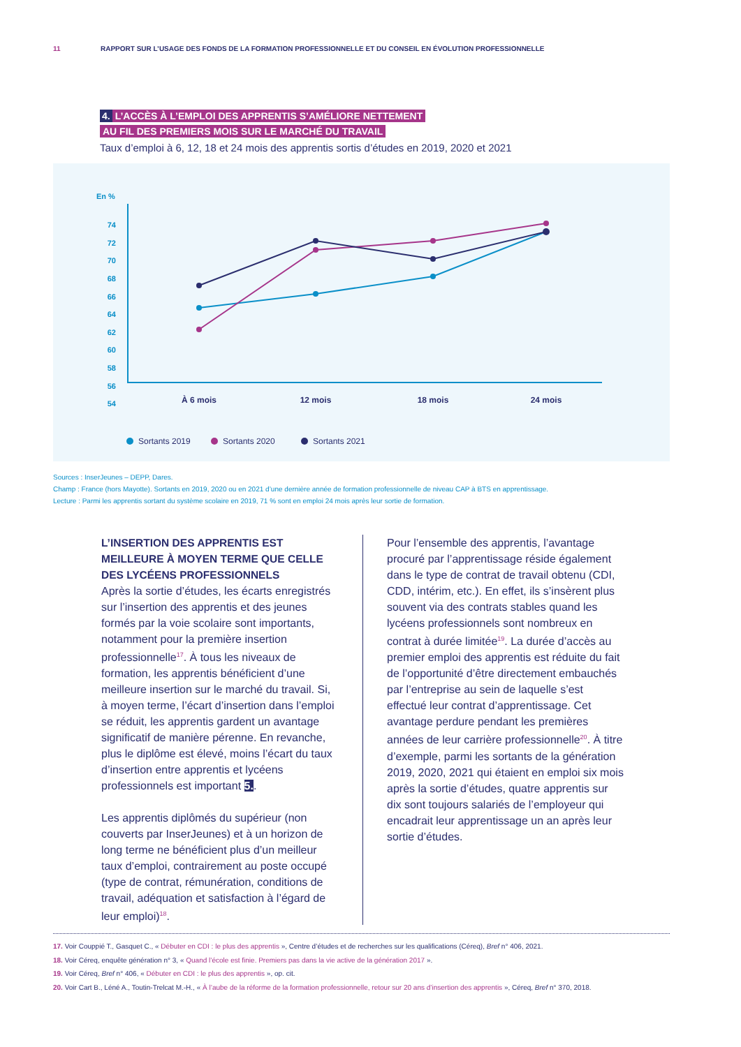11 RAPPORT SUR L’USAGE DES FONDS DE LA FORMATION PROFESSIONNELLE ET DU CONSEIL EN ÉVOLUTION PROFESSIONNELLE
4. L’ACCÈS À L’EMPLOI DES APPRENTIS S’AMÉLIORE NETTEMENT
AU FIL DES PREMIERS MOIS SUR LE MARCHÉ DU TRAVAIL
Taux d’emploi à 6, 12, 18 et 24 mois des apprentis sortis d’études en 2019, 2020 et 2021
En %
74
72
70
68
66
64
62
60
58
56
54
À 6 mois
12 mois
18 mois
24 mois
Sortants 2019
Sortants 2020
Sortants 2021
Sources : InserJeunes – DEPP, Dares.
Champ : France (hors Mayotte). Sortants en 2019, 2020 ou en 2021 d’une dernière année de formation professionnelle de niveau CAP à BTS en apprentissage.
Lecture : Parmi les apprentis sortant du système scolaire en 2019, 71 % sont en emploi 24 mois après leur sortie de formation.
L’INSERTION DES APPRENTIS EST MEILLEURE À MOYEN TERME QUE CELLE DES LYCÉENS PROFESSIONNELS
Après la sortie d’études, les écarts enregistrés sur l’insertion des apprentis et des jeunes formés par la voie scolaire sont importants, notamment pour la première insertion professionnelle<sup>17</sup>. À tous les niveaux de formation, les apprentis bénéficient d’une meilleure insertion sur le marché du travail. Si, à moyen terme, l’écart d’insertion dans l’emploi se réduit, les apprentis gardent un avantage significatif de manière pérenne. En revanche, plus le diplôme est élevé, moins l’écart du taux d’insertion entre apprentis et lycéens professionnels est important 5..
Les apprentis diplômés du supérieur (non couverts par InserJeunes) et à un horizon de long terme ne bénéficient plus d’un meilleur taux d’emploi, contrairement au poste occupé (type de contrat, rémunération, conditions de travail, adéquation et satisfaction à l’égard de leur emploi)<sup>18</sup>.
Pour l’ensemble des apprentis, l’avantage procuré par l’apprentissage réside également dans le type de contrat de travail obtenu (CDI, CDD, intérim, etc.). En effet, ils s’insèrent plus souvent via des contrats stables quand les lycéens professionnels sont nombreux en contrat à durée limitée<sup>19</sup>. La durée d’accès au premier emploi des apprentis est réduite du fait de l’opportunité d’être directement embauchés par l’entreprise au sein de laquelle s’est effectué leur contrat d’apprentissage. Cet avantage perdure pendant les premières années de leur carrière professionnelle<sup>20</sup>. À titre d’exemple, parmi les sortants de la génération 2019, 2020, 2021 qui étaient en emploi six mois après la sortie d’études, quatre apprentis sur dix sont toujours salariés de l’employeur qui encadrait leur apprentissage un an après leur sortie d’études.
17. Voir Couppié T., Gasquet C., « Débuter en CDI : le plus des apprentis », Centre d’études et de recherches sur les qualifications (Céreq), Bref n° 406, 2021.
18. Voir Céreq, enquête génération n° 3, « Quand l’école est finie. Premiers pas dans la vie active de la génération 2017 ».
19. Voir Céreq, Bref n° 406, « Débuter en CDI : le plus des apprentis », op. cit.
20. Voir Cart B., Léné A., Toutin-Trelcat M.-H., « À l’aube de la réforme de la formation professionnelle, retour sur 20 ans d’insertion des apprentis », Céreq, Bref n° 370, 2018.